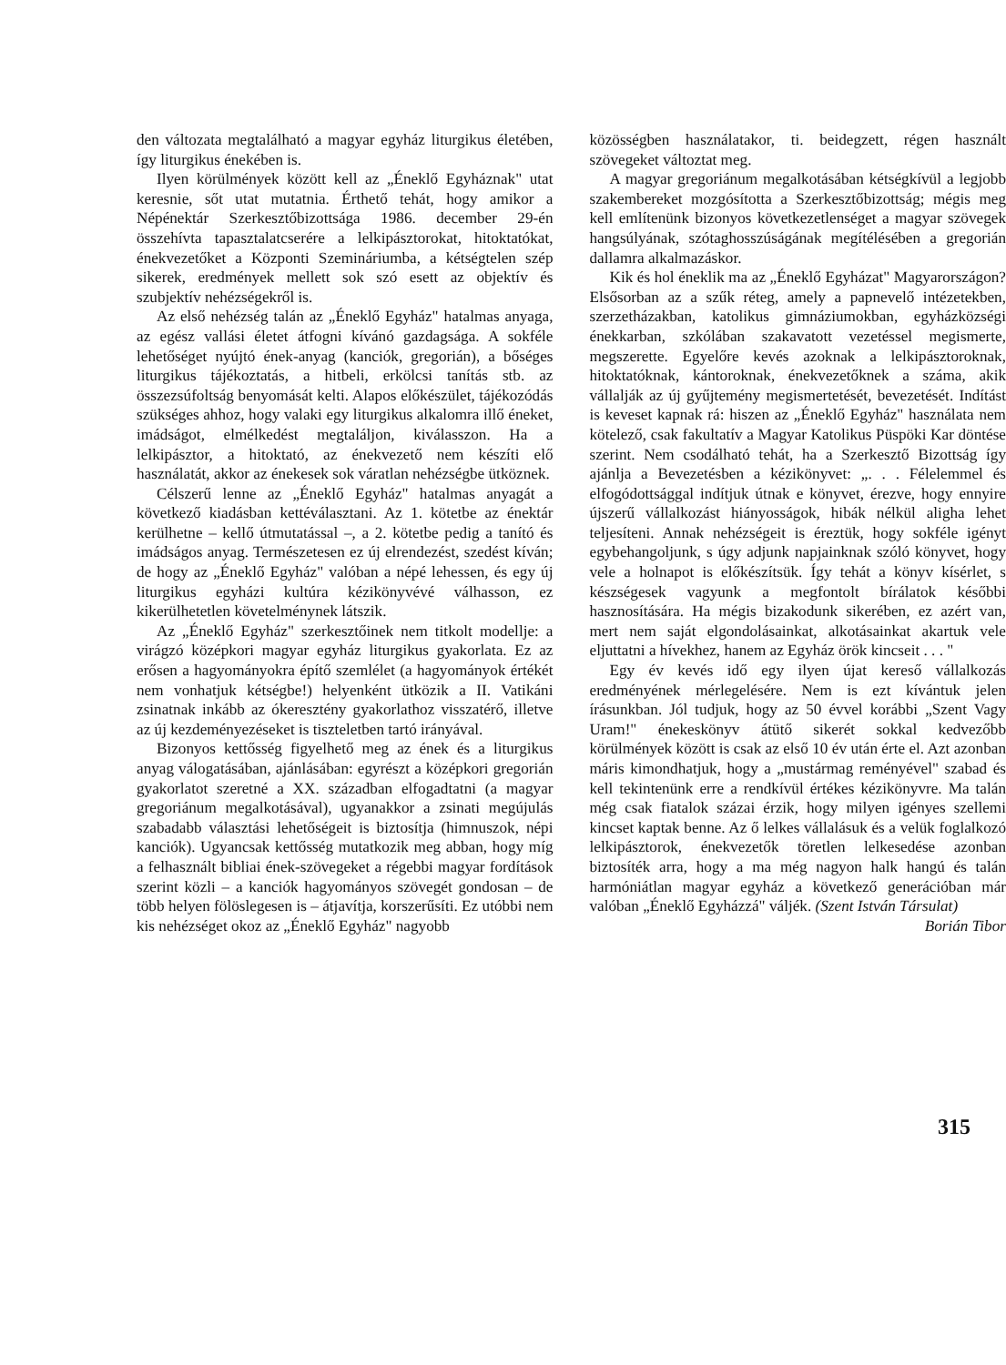den változata megtalálható a magyar egyház liturgikus életében, így liturgikus énekében is.
Ilyen körülmények között kell az „Éneklő Egyháznak" utat keresnie, sőt utat mutatnia. Érthető tehát, hogy amikor a Népénektár Szerkesztőbizottsága 1986. december 29-én összehívta tapasztalatcserére a lelkipásztorokat, hitoktatókat, énekvezetőket a Központi Szemináriumba, a kétségtelen szép sikerek, eredmények mellett sok szó esett az objektív és szubjektív nehézségekről is.
Az első nehézség talán az „Éneklő Egyház" hatalmas anyaga, az egész vallási életet átfogni kívánó gazdagsága. A sokféle lehetőséget nyújtó ének-anyag (kanciók, gregorián), a bőséges liturgikus tájékoztatás, a hitbeli, erkölcsi tanítás stb. az összezsúfoltság benyomását kelti. Alapos előkészület, tájékozódás szükséges ahhoz, hogy valaki egy liturgikus alkalomra illő éneket, imádságot, elmélkedést megtaláljon, kiválasszon. Ha a lelkipásztor, a hitoktató, az énekvezető nem készíti elő használatát, akkor az énekesek sok váratlan nehézségbe ütköznek.
Célszerű lenne az „Éneklő Egyház" hatalmas anyagát a következő kiadásban kettéválasztani. Az 1. kötetbe az énektár kerülhetne – kellő útmutatással –, a 2. kötetbe pedig a tanító és imádságos anyag. Természetesen ez új elrendezést, szedést kíván; de hogy az „Éneklő Egyház" valóban a népé lehessen, és egy új liturgikus egyházi kultúra kézikönyvévé válhasson, ez kikerülhetetlen követelménynek látszik.
Az „Éneklő Egyház" szerkesztőinek nem titkolt modellje: a virágzó középkori magyar egyház liturgikus gyakorlata. Ez az erősen a hagyományokra építő szemlélet (a hagyományok értékét nem vonhatjuk kétségbe!) helyenként ütközik a II. Vatikáni zsinatnak inkább az ókeresztény gyakorlathoz visszatérő, illetve az új kezdeményezéseket is tiszteletben tartó irányával.
Bizonyos kettősség figyelhető meg az ének és a liturgikus anyag válogatásában, ajánlásában: egyrészt a középkori gregorián gyakorlatot szeretné a XX. században elfogadtatni (a magyar gregoriánum megalkotásával), ugyanakkor a zsinati megújulás szabadabb választási lehetőségeit is biztosítja (himnuszok, népi kanciók). Ugyancsak kettősség mutatkozik meg abban, hogy míg a felhasznált bibliai ének-szövegeket a régebbi magyar fordítások szerint közli – a kanciók hagyományos szövegét gondosan – de több helyen fölöslegesen is – átjavítja, korszerűsíti. Ez utóbbi nem kis nehézséget okoz az „Éneklő Egyház" nagyobb
közösségben használatakor, ti. beidegzett, régen használt szövegeket változtat meg.
A magyar gregoriánum megalkotásában kétségkívül a legjobb szakembereket mozgósította a Szerkesztőbizottság; mégis meg kell említenünk bizonyos következetlenséget a magyar szövegek hangsúlyának, szótaghosszúságának megítélésében a gregorián dallamra alkalmazáskor.
Kik és hol éneklik ma az „Éneklő Egyházat" Magyarországon? Elsősorban az a szűk réteg, amely a papnevelő intézetekben, szerzetházakban, katolikus gimnáziumokban, egyházközségi énekkarban, szkólában szakavatott vezetéssel megismerte, megszerette. Egyelőre kevés azoknak a lelkipásztoroknak, hitoktatóknak, kántoroknak, énekvezetőknek a száma, akik vállalják az új gyűjtemény megismertetését, bevezetését. Indítást is keveset kapnak rá: hiszen az „Éneklő Egyház" használata nem kötelező, csak fakultatív a Magyar Katolikus Püspöki Kar döntése szerint. Nem csodálható tehát, ha a Szerkesztő Bizottság így ajánlja a Bevezetésben a kézikönyvet: „. . . Félelemmel és elfogódottsággal indítjuk útnak e könyvet, érezve, hogy ennyire újszerű vállalkozást hiányosságok, hibák nélkül aligha lehet teljesíteni. Annak nehézségeit is éreztük, hogy sokféle igényt egybehangoljunk, s úgy adjunk napjainknak szóló könyvet, hogy vele a holnapot is előkészítsük. Így tehát a könyv kísérlet, s készségesek vagyunk a megfontolt bírálatok későbbi hasznosítására. Ha mégis bizakodunk sikerében, ez azért van, mert nem saját elgondolásainkat, alkotásainkat akartuk vele eljuttatni a hívekhez, hanem az Egyház örök kincseit . . . "
Egy év kevés idő egy ilyen újat kereső vállalkozás eredményének mérlegelésére. Nem is ezt kívántuk jelen írásunkban. Jól tudjuk, hogy az 50 évvel korábbi „Szent Vagy Uram!" énekeskönyv átütő sikerét sokkal kedvezőbb körülmények között is csak az első 10 év után érte el. Azt azonban máris kimondhatjuk, hogy a „mustármag reményével" szabad és kell tekintenünk erre a rendkívül értékes kézikönyvre. Ma talán még csak fiatalok százai érzik, hogy milyen igényes szellemi kincset kaptak benne. Az ő lelkes vállalásuk és a velük foglalkozó lelkipásztorok, énekvezetők töretlen lelkesedése azonban biztosíték arra, hogy a ma még nagyon halk hangú és talán harmóniátlan magyar egyház a következő generációban már valóban „Éneklő Egyházzá" váljék. (Szent István Társulat)
Borián Tibor
315